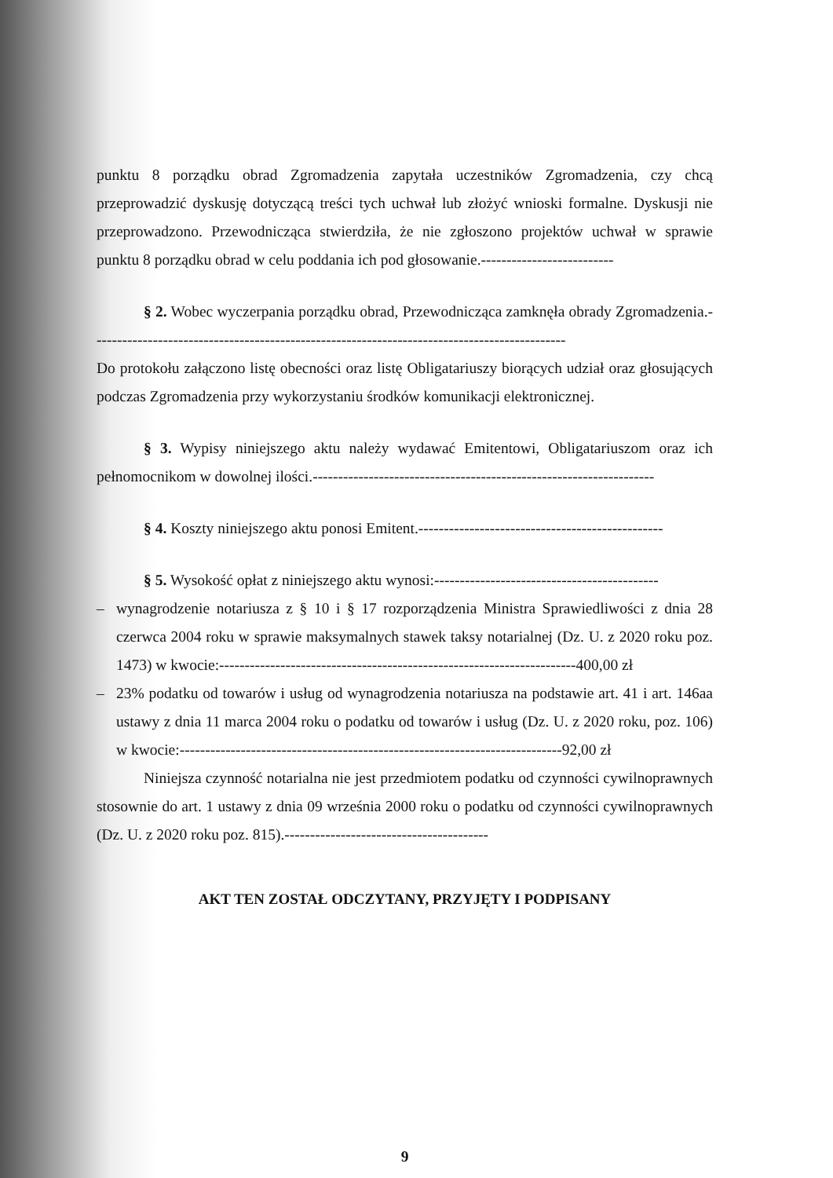punktu 8 porządku obrad Zgromadzenia zapytała uczestników Zgromadzenia, czy chcą przeprowadzić dyskusję dotyczącą treści tych uchwał lub złożyć wnioski formalne. Dyskusji nie przeprowadzono. Przewodnicząca stwierdziła, że nie zgłoszono projektów uchwał w sprawie punktu 8 porządku obrad w celu poddania ich pod głosowanie.--------------------------
§ 2. Wobec wyczerpania porządku obrad, Przewodnicząca zamknęła obrady Zgromadzenia.---------------------------------------------------------------------------------------------
Do protokołu załączono listę obecności oraz listę Obligatariuszy biorących udział oraz głosujących podczas Zgromadzenia przy wykorzystaniu środków komunikacji elektronicznej.
§ 3. Wypisy niniejszego aktu należy wydawać Emitentowi, Obligatariuszom oraz ich pełnomocnikom w dowolnej ilości.-------------------------------------------------------------------
§ 4. Koszty niniejszego aktu ponosi Emitent.------------------------------------------------
§ 5. Wysokość opłat z niniejszego aktu wynosi:--------------------------------------------
– wynagrodzenie notariusza z § 10 i § 17 rozporządzenia Ministra Sprawiedliwości z dnia 28 czerwca 2004 roku w sprawie maksymalnych stawek taksy notarialnej (Dz. U. z 2020 roku poz. 1473) w kwocie:----------------------------------------------------------------------400,00 zł
– 23% podatku od towarów i usług od wynagrodzenia notariusza na podstawie art. 41 i art. 146aa ustawy z dnia 11 marca 2004 roku o podatku od towarów i usług (Dz. U. z 2020 roku, poz. 106) w kwocie:---------------------------------------------------------------------------92,00 zł
Niniejsza czynność notarialna nie jest przedmiotem podatku od czynności cywilnoprawnych stosownie do art. 1 ustawy z dnia 09 września 2000 roku o podatku od czynności cywilnoprawnych (Dz. U. z 2020 roku poz. 815).----------------------------------------
AKT TEN ZOSTAŁ ODCZYTANY, PRZYJĘTY I PODPISANY
9